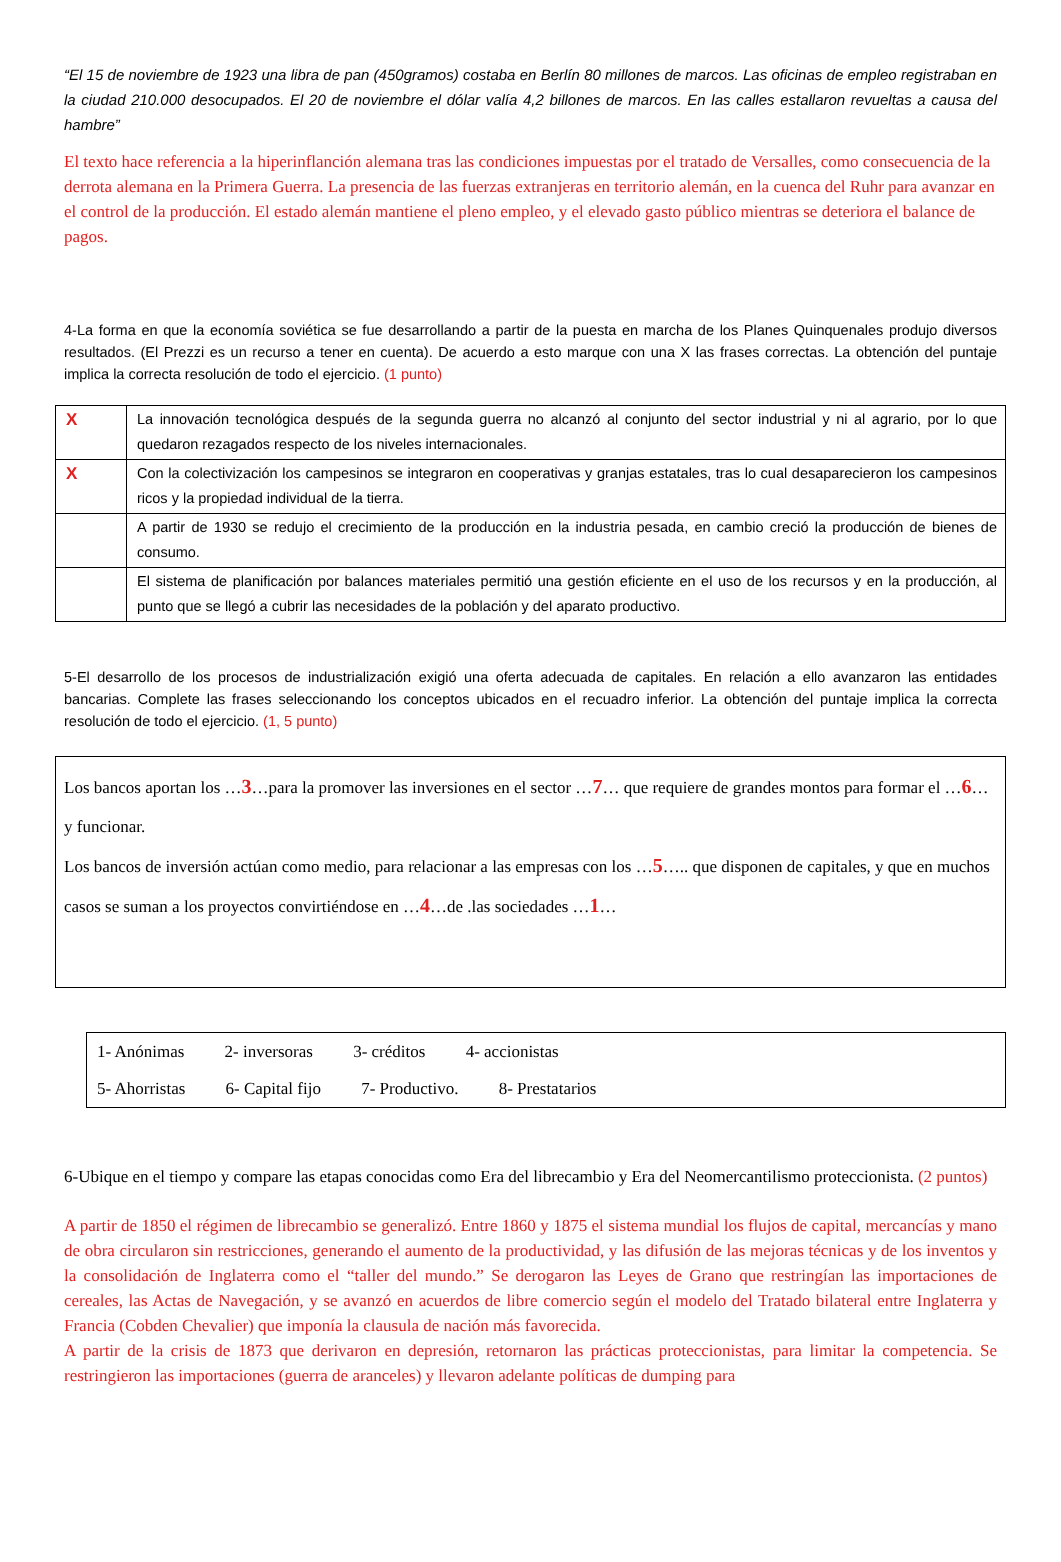“El 15 de noviembre de 1923 una libra de pan (450gramos) costaba en Berlín 80 millones de marcos. Las oficinas de empleo registraban en la ciudad 210.000 desocupados. El 20 de noviembre el dólar valía 4,2 billones de marcos. En las calles estallaron revueltas a causa del hambre”
El texto hace referencia a la hiperinflanción alemana tras las condiciones impuestas por el tratado de Versalles, como consecuencia de la derrota alemana en la Primera Guerra. La presencia de las fuerzas extranjeras en territorio alemán, en la cuenca del Ruhr para avanzar en el control de la producción. El estado alemán mantiene el pleno empleo, y el elevado gasto público mientras se deteriora el balance de pagos.
4-La forma en que la economía soviética se fue desarrollando a partir de la puesta en marcha de los Planes Quinquenales produjo diversos resultados. (El Prezzi es un recurso a tener en cuenta). De acuerdo a esto marque con una X las frases correctas. La obtención del puntaje implica la correcta resolución de todo el ejercicio. (1 punto)
| X | La innovación tecnológica después de la segunda guerra no alcanzó al conjunto del sector industrial y ni al agrario, por lo que quedaron rezagados respecto de los niveles internacionales. |
| X | Con la colectivización los campesinos se integraron en cooperativas y granjas estatales, tras lo cual desaparecieron los campesinos ricos y la propiedad individual de la tierra. |
| | A partir de 1930 se redujo el crecimiento de la producción en la industria pesada, en cambio creció la producción de bienes de consumo. |
| | El sistema de planificación por balances materiales permitió una gestión eficiente en el uso de los recursos y en la producción, al punto que se llegó a cubrir las necesidades de la población y del aparato productivo. |
5-El desarrollo de los procesos de industrialización exigió una oferta adecuada de capitales. En relación a ello avanzaron las entidades bancarias. Complete las frases seleccionando los conceptos ubicados en el recuadro inferior. La obtención del puntaje implica la correcta resolución de todo el ejercicio. (1, 5 punto)
Los bancos aportan los …3…para la promover las inversiones en el sector …7… que requiere de grandes montos para formar el …6…y funcionar.
Los bancos de inversión actúan como medio, para relacionar a las empresas con los …5….. que disponen de capitales, y que en muchos casos se suman a los proyectos convirtiéndose en …4…de .las sociedades …1…
1- Anónimas 2- inversoras 3- créditos 4- accionistas
5- Ahorristas 6- Capital fijo 7- Productivo. 8- Prestatarios
6-Ubique en el tiempo y compare las etapas conocidas como Era del librecambio y Era del Neomercantilismo proteccionista. (2 puntos)
A partir de 1850 el régimen de librecambio se generalizó. Entre 1860 y 1875 el sistema mundial los flujos de capital, mercancías y mano de obra circularon sin restricciones, generando el aumento de la productividad, y las difusión de las mejoras técnicas y de los inventos y la consolidación de Inglaterra como el “taller del mundo.” Se derogaron las Leyes de Grano que restringían las importaciones de cereales, las Actas de Navegación, y se avanzó en acuerdos de libre comercio según el modelo del Tratado bilateral entre Inglaterra y Francia (Cobden Chevalier) que imponía la clausula de nación más favorecida.
A partir de la crisis de 1873 que derivaron en depresión, retornaron las prácticas proteccionistas, para limitar la competencia. Se restringieron las importaciones (guerra de aranceles) y llevaron adelante políticas de dumping para